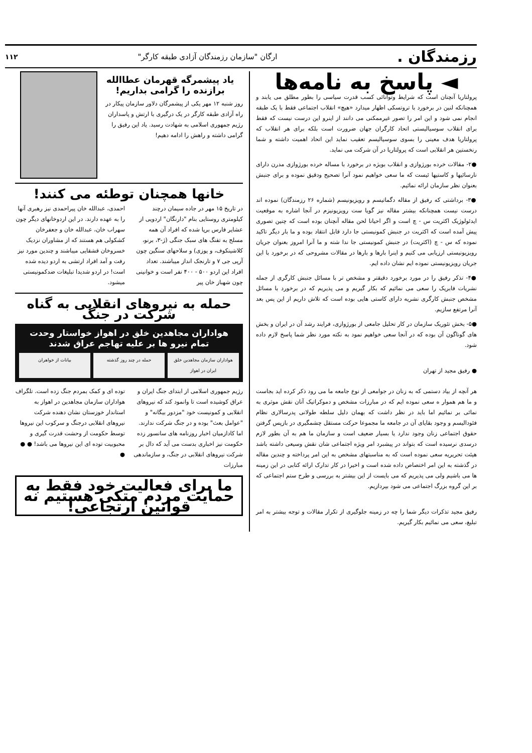رزمندگان . ارگان "سازمان رزمندگان آزادی طبقه کارگر" ۱۱۲
◄ پاسخ به نامه‌ها
پرولتاریا آنچنان است که شرایط وتوانائی کسب قدرت سیاسی را بطور مطلق می یابند و همچنانکه لنین در برخورد با تروتسکی اظهار میدارد «هیچ» انقلاب اجتماعی فقط با یک طبقه انجام نمی شود و این امر را تصور غیرممکنی می دانند از اینرو این درست نیست که فقط برای انقلاب سوسیالیستی اتحاد کارگران جهان ضرورت است بلکه برای هر انقلاب که پرولتاریا هدف معینی را بسوی سوسیالیسم تعقیب نماید این اتحاد اهمیت داشته و شما رنخستین هر انقلابی است که پرولتاریا در آن شرکت می نماید.
●۲- مقالات خرده بورژوازی و انقلاب بویژه در برخورد با مساله خرده بورژوازی مدرن دارای نارسائیها و کاستیها ئیست که ما سعی خواهیم نمود آنرا تصحیح ودقیق نموده و برای جنبش بعنوان نظر سازمان ارائه نمائیم.
●۳- برداشتی که رفیق از مقاله دگماتیسم و رویزیونیسم (شماره ۲۶ رزمندگان) نموده اند درست نیست همچنانکه بیشتر مقاله نیز گویا ست رویزیونیزم در آنجا اشاره به موقعیت ایدئولوژیک اکثریت س - چ است و اگر احیانا لحن مقاله آنچنان بوده است که چنین تصوری پیش آمده است که اکثریت در جنبش کمونیستی جا دارد قابل انتقاد بوده و ما بار دیگر تاکید نموده که س - چ (اکثریت) در جنبش کمونیستی جا ندا شته و ما آنرا امروز بعنوان جریان رویزیونیستی ارزیابی می کنیم و اینرا بارها و بارها در مقالات مشروحی که در برخورد با این جریان رویزیونیستی نموده ایم نشان داده ایم.
●۴- تذکر رفیق را در مورد برخورد دقیقتر و مشخص تر با مسائل جنبش کارگری از جمله نشریات فابریک را سعی می نمائیم که بکار گیریم و می پذیریم که در برخورد با مسائل مشخص جنبش کارگری نشریه دارای کاستی هایی بوده است که تلاش داریم از این پس بعد آنرا مرتفع سازیم.
●۵- بخش تئوریک سازمان در کار تحلیل جامعی از بورژوازی، فرایند رشد آن در ایران و بخش های گوناگون آن بوده که در آنجا سعی خواهیم نمود به نکته مورد نظر شما پاسخ لازم داده شود.
● رفیق مجید از تهران
هر آنچه از بیاد دستمی که به زنان در جوامعی از نوع جامعه ما می رود ذکر کرده اید بجاست و ما هم هموار ه سعی نموده ایم که در مبارزات مشخص و دموکراتیک آنان نقش موثری به نمائی بر نمائیم اما باید در نظر داشت که بهمان دلیل سلطه طولانی پدرسالاری نظام فئودالیسم و وجود بقایای آن در جامعه ما مجموعا حرکت مستقل چشمگیری در بازپس گرفتن حقوق اجتماعی زنان وجود ندارد یا بسیار ضعیف است و سازمان ما هم به آن بطور لازم درسدی نرسیده است که بتواند در پیشبرد امر ویژه اجتماعی شان نقش وسیعی داشته باشد هیئت تحریریه سعی نموده است که به مناسبتهای مشخص به این امر پرداخته و چندین مقاله در گذشته به این امر اختصاص داده شده است و اخیرا در کار تدارک ارائه کتابی در این زمینه ها می باشیم ولی می پذیریم که می بایست از این بیشتر به بررسی و طرح ستم اجتماعی که بر این گروه بزرگ اجتماعی می شود بپردازیم.
رفیق مجید تذکرات دیگر شما را چه در زمینه جلوگیری از تکرار مقالات و توجه بیشتر به امر تبلیغ، سعی می نمائیم بکار گیریم.
یاد پیشمرگه قهرمان عطاالله برازنده را گرامی بداریم!
روز شنبه ۱۲ مهر یکی از پیشمرگان دلاور سازمان پیکار در راه آزادی طبقه کارگر در یک درگیری با ارتش و پاسداران رژیم جمهوری اسلامی به شهادت رسید. یاد این رفیق را گرامی داشته و راهش را ادامه دهیم!
خانها همچنان توطئه می کنند!
در تاریخ ۱۵ مهر در جاده سیمان درچند کیلومتری روستایی بنام "دارنگان" اردویی از عشایر فارس برپا شده که افراد آن همه مسلح به تفنگ های سبک جنگی (ژ-۳، برنو، کلاشینکوف، و یوزی) و سلاحهای سنگین چون آرپی جی ۷ و تارنجک انداز میباشند. تعداد افراد این اردو ۵۰۰ - ۴۰۰ نفر است و خوانینی چون شهباز خان پیر
احمدی، عبدالله خان پیراحمدی نیز رهبری آنها را به عهده دارند. در این اردوخانهای دیگر چون سهراب خان، عبدالله خان و جعفرخان کشکولی هم هستند که از مشاوران نزدیک خسروخان قشقایی میباشند و چندین مورد نیز رفت و آمد افراد ارتشی به اردو دیده شده است! در اردو شدیدا تبلیغات ضدکمونیستی میشود.
حمله به نیروهای انقلابی به گناه شرکت در جنگ
هواداران مجاهدین خلق در اهواز خواستار وحدت تمام نیرو ها بر علیه تهاجم عراق شدند
هواداران سازمان مجاهدین خلق ایران در اهواز
حمله در چند روز گذشته بیانات از خواهران
رژیم جمهوری اسلامی از ابتدای جنگ ایران و عراق کوشیده است تا وانمود کند که نیروهای انقلابی و کمونیست خود "مزدور بیگانه" و "عوامل بعث" بوده و در جنگ شرکت ندارند. اما کادازمیان اخبار روزنامه های سانسور زده حکومت نیز اخباری بدست می آید که دال بر شرکت نیروهای انقلابی در جنگ، و سازماندهی مبارزات
توده ای و کمک بمردم جنگ زده است. تلگراف هواداران سازمان مجاهدین در اهواز به استاندار خوزستان نشان دهنده شرکت نیروهای انقلابی درجنگ و سرکوب این نیروها توسط حکومت از وحشت قدرت گیری و محبوبیت توده ای این نیروها می باشد! ● ● ●
ما برای فعالیت خود فقط به حمایت مردم متکی هستیم نه قوانین ارتجاعی!